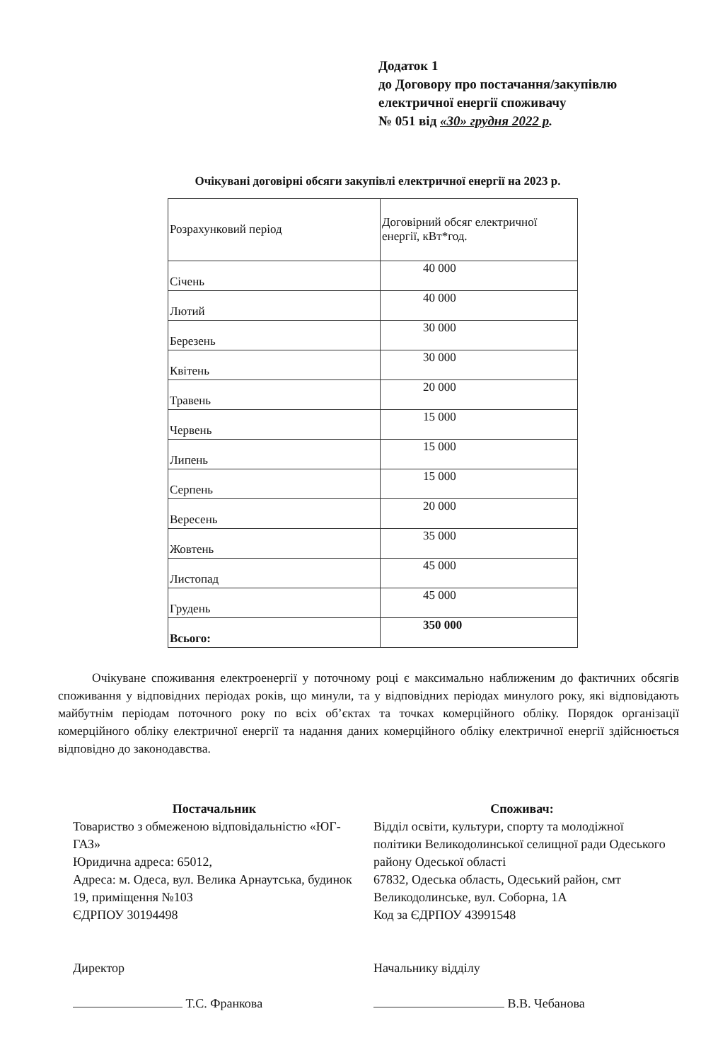Додаток 1
до Договору про постачання/закупівлю
електричної енергії споживачу
№ 051 від «30» грудня 2022 р.
Очікувані договірні обсяги закупівлі електричної енергії на 2023 р.
| Розрахунковий період | Договірний обсяг електричної енергії, кВт*год. |
| Січень | 40 000 |
| Лютий | 40 000 |
| Березень | 30 000 |
| Квітень | 30 000 |
| Травень | 20 000 |
| Червень | 15 000 |
| Липень | 15 000 |
| Серпень | 15 000 |
| Вересень | 20 000 |
| Жовтень | 35 000 |
| Листопад | 45 000 |
| Грудень | 45 000 |
| Всього: | 350 000 |
Очікуване споживання електроенергії у поточному році є максимально наближеним до фактичних обсягів споживання у відповідних періодах років, що минули, та у відповідних періодах минулого року, які відповідають майбутнім періодам поточного року по всіх об’єктах та точках комерційного обліку. Порядок організації комерційного обліку електричної енергії та надання даних комерційного обліку електричної енергії здійснюється відповідно до законодавства.
Постачальник
Товариство з обмеженою відповідальністю «ЮГ-ГАЗ»
Юридична адреса: 65012,
Адреса: м. Одеса, вул. Велика Арнаутська, будинок 19, приміщення №103
ЄДРПОУ 30194498
Директор
Т.С. Франкова
Споживач:
Відділ освіти, культури, спорту та молодіжної політики Великодолинської селищної ради Одеського району Одеської області
67832, Одеська область, Одеський район, смт Великодолинське, вул. Соборна, 1А
Код за ЄДРПОУ 43991548
Начальнику відділу
В.В. Чебанова